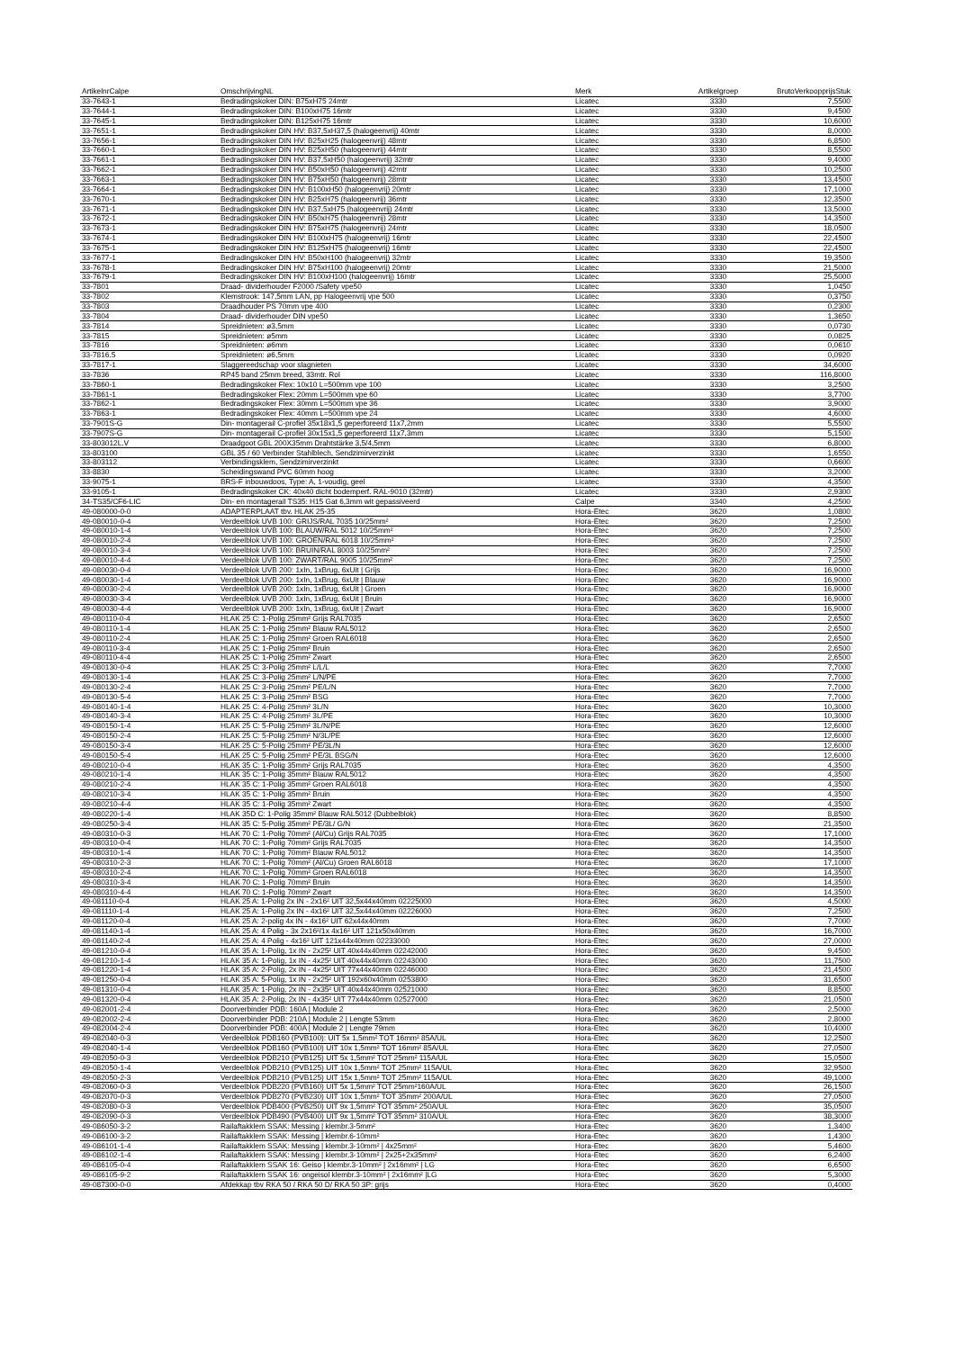| ArtikelnrCalpe | OmschrijvingNL | Merk | Artikelgroep | BrutoVerkoopprijsStuk |
| --- | --- | --- | --- | --- |
| 33-7643-1 | Bedradingskoker DIN: B75xH75 24mtr | Licatec | 3330 | 7,5500 |
| 33-7644-1 | Bedradingskoker DIN: B100xH75 16mtr | Licatec | 3330 | 9,4500 |
| 33-7645-1 | Bedradingskoker DIN: B125xH75 16mtr | Licatec | 3330 | 10,6000 |
| 33-7651-1 | Bedradingskoker DIN HV: B37,5xH37,5 (halogeenvrij) 40mtr | Licatec | 3330 | 8,0000 |
| 33-7656-1 | Bedradingskoker DIN HV: B25xH25 (halogeenvrij) 48mtr | Licatec | 3330 | 6,8500 |
| 33-7660-1 | Bedradingskoker DIN HV: B25xH50 (halogeenvrij) 44mtr | Licatec | 3330 | 8,5500 |
| 33-7661-1 | Bedradingskoker DIN HV: B37,5xH50 (halogeenvrij) 32mtr | Licatec | 3330 | 9,4000 |
| 33-7662-1 | Bedradingskoker DIN HV: B50xH50 (halogeenvrij) 42mtr | Licatec | 3330 | 10,2500 |
| 33-7663-1 | Bedradingskoker DIN HV: B75xH50 (halogeenvrij) 28mtr | Licatec | 3330 | 13,4500 |
| 33-7664-1 | Bedradingskoker DIN HV: B100xH50 (halogeenvrij) 20mtr | Licatec | 3330 | 17,1000 |
| 33-7670-1 | Bedradingskoker DIN HV: B25xH75 (halogeenvrij) 36mtr | Licatec | 3330 | 12,3500 |
| 33-7671-1 | Bedradingskoker DIN HV: B37,5xH75 (halogeenvrij) 24mtr | Licatec | 3330 | 13,5000 |
| 33-7672-1 | Bedradingskoker DIN HV: B50xH75 (halogeenvrij) 28mtr | Licatec | 3330 | 14,3500 |
| 33-7673-1 | Bedradingskoker DIN HV: B75xH75 (halogeenvrij) 24mtr | Licatec | 3330 | 18,0500 |
| 33-7674-1 | Bedradingskoker DIN HV: B100xH75 (halogeenvrij) 16mtr | Licatec | 3330 | 22,4500 |
| 33-7675-1 | Bedradingskoker DIN HV: B125xH75 (halogeenvrij) 16mtr | Licatec | 3330 | 22,4500 |
| 33-7677-1 | Bedradingskoker DIN HV: B50xH100 (halogeenvrij) 32mtr | Licatec | 3330 | 19,3500 |
| 33-7678-1 | Bedradingskoker DIN HV: B75xH100 (halogeenvrij) 20mtr | Licatec | 3330 | 21,5000 |
| 33-7679-1 | Bedradingskoker DIN HV: B100xH100 (halogeenvrij) 16mtr | Licatec | 3330 | 25,5000 |
| 33-7801 | Draad- dividerhouder F2000 /Safety vpe50 | Licatec | 3330 | 1,0450 |
| 33-7802 | Klemstrook: 147,5mm LAN, pp Halogeenvrij vpe 500 | Licatec | 3330 | 0,3750 |
| 33-7803 | Draadhouder PS 70mm vpe 400 | Licatec | 3330 | 0,2300 |
| 33-7804 | Draad- dividerhouder DIN vpe50 | Licatec | 3330 | 1,3650 |
| 33-7814 | Spreidnieten: ø3,5mm | Licatec | 3330 | 0,0730 |
| 33-7815 | Spreidnieten: ø5mm | Licatec | 3330 | 0,0825 |
| 33-7816 | Spreidnieten: ø6mm | Licatec | 3330 | 0,0610 |
| 33-7816.5 | Spreidnieten: ø6,5mm | Licatec | 3330 | 0,0920 |
| 33-7817-1 | Slaggereedschap voor slagnieten | Licatec | 3330 | 34,6000 |
| 33-7836 | RP45 band 25mm breed, 33mtr. Rol | Licatec | 3330 | 116,8000 |
| 33-7860-1 | Bedradingskoker Flex: 10x10 L=500mm vpe 100 | Licatec | 3330 | 3,2500 |
| 33-7861-1 | Bedradingskoker Flex: 20mm L=500mm vpe 60 | Licatec | 3330 | 3,7700 |
| 33-7862-1 | Bedradingskoker Flex: 30mm L=500mm vpe 36 | Licatec | 3330 | 3,9000 |
| 33-7863-1 | Bedradingskoker Flex: 40mm L=500mm vpe 24 | Licatec | 3330 | 4,6000 |
| 33-7901S-G | Din- montagerail C-profiel 35x18x1,5 geperforeerd 11x7,2mm | Licatec | 3330 | 5,5500 |
| 33-7907S-G | Din- montagerail C-profiel 30x15x1,5 geperforeerd 11x7,3mm | Licatec | 3330 | 5,1500 |
| 33-803012L.V | Draadgoot GBL 200X35mm Drahtstärke 3,5/4,5mm | Licatec | 3330 | 6,8000 |
| 33-803100 | GBL 35 / 60 Verbinder Stahlblech, Sendzimirverzinkt | Licatec | 3330 | 1,6550 |
| 33-803112 | Verbindingsklem, Sendzimirverzinkt | Licatec | 3330 | 0,6600 |
| 33-8830 | Scheidingswand PVC 60mm hoog | Licatec | 3330 | 3,2000 |
| 33-9075-1 | BRS-F inbouwdoos, Type: A, 1-voudig, geel | Licatec | 3330 | 4,3500 |
| 33-9105-1 | Bedradingskoker CK: 40x40 dicht bodemperf. RAL-9010 (32mtr) | Licatec | 3330 | 2,9300 |
| 34-TS35/CF6-LIC | Din- en montagerail TS35: H15 Gat 6,3mm wit gepassiveerd | Calpe | 3340 | 4,2500 |
| 49-080000-0-0 | ADAPTERPLAAT tbv. HLAK 25-35 | Hora-Etec | 3620 | 1,0800 |
| 49-080010-0-4 | Verdeelblok UVB 100: GRIJS/RAL 7035 10/25mm² | Hora-Etec | 3620 | 7,2500 |
| 49-080010-1-4 | Verdeelblok UVB 100: BLAUW/RAL 5012 10/25mm² | Hora-Etec | 3620 | 7,2500 |
| 49-080010-2-4 | Verdeelblok UVB 100: GROEN/RAL 6018 10/25mm² | Hora-Etec | 3620 | 7,2500 |
| 49-080010-3-4 | Verdeelblok UVB 100: BRUIN/RAL 8003 10/25mm² | Hora-Etec | 3620 | 7,2500 |
| 49-080010-4-4 | Verdeelblok UVB 100: ZWART/RAL 9005 10/25mm² | Hora-Etec | 3620 | 7,2500 |
| 49-080030-0-4 | Verdeelblok UVB 200: 1xIn, 1xBrug, 6xUit / Grijs | Hora-Etec | 3620 | 16,9000 |
| 49-080030-1-4 | Verdeelblok UVB 200: 1xIn, 1xBrug, 6xUit / Blauw | Hora-Etec | 3620 | 16,9000 |
| 49-080030-2-4 | Verdeelblok UVB 200: 1xIn, 1xBrug, 6xUit / Groen | Hora-Etec | 3620 | 16,9000 |
| 49-080030-3-4 | Verdeelblok UVB 200: 1xIn, 1xBrug, 6xUit / Bruin | Hora-Etec | 3620 | 16,9000 |
| 49-080030-4-4 | Verdeelblok UVB 200: 1xIn, 1xBrug, 6xUit / Zwart | Hora-Etec | 3620 | 16,9000 |
| 49-080110-0-4 | HLAK 25 C: 1-Polig 25mm² Grijs RAL7035 | Hora-Etec | 3620 | 2,6500 |
| 49-080110-1-4 | HLAK 25 C: 1-Polig 25mm² Blauw RAL5012 | Hora-Etec | 3620 | 2,6500 |
| 49-080110-2-4 | HLAK 25 C: 1-Polig 25mm² Groen RAL6018 | Hora-Etec | 3620 | 2,6500 |
| 49-080110-3-4 | HLAK 25 C: 1-Polig 25mm² Bruin | Hora-Etec | 3620 | 2,6500 |
| 49-080110-4-4 | HLAK 25 C: 1-Polig 25mm² Zwart | Hora-Etec | 3620 | 2,6500 |
| 49-080130-0-4 | HLAK 25 C: 3-Polig 25mm² L/L/L | Hora-Etec | 3620 | 7,7000 |
| 49-080130-1-4 | HLAK 25 C: 3-Polig 25mm² L/N/PE | Hora-Etec | 3620 | 7,7000 |
| 49-080130-2-4 | HLAK 25 C: 3-Polig 25mm² PE/L/N | Hora-Etec | 3620 | 7,7000 |
| 49-080130-5-4 | HLAK 25 C: 3-Polig 25mm² BSG | Hora-Etec | 3620 | 7,7000 |
| 49-080140-1-4 | HLAK 25 C: 4-Polig 25mm² 3L/N | Hora-Etec | 3620 | 10,3000 |
| 49-080140-3-4 | HLAK 25 C: 4-Polig 25mm² 3L/PE | Hora-Etec | 3620 | 10,3000 |
| 49-080150-1-4 | HLAK 25 C: 5-Polig 25mm² 3L/N/PE | Hora-Etec | 3620 | 12,6000 |
| 49-080150-2-4 | HLAK 25 C: 5-Polig 25mm² N/3L/PE | Hora-Etec | 3620 | 12,6000 |
| 49-080150-3-4 | HLAK 25 C: 5-Polig 25mm² PE/3L/N | Hora-Etec | 3620 | 12,6000 |
| 49-080150-5-4 | HLAK 25 C: 5-Polig 25mm² PE/3L BSG/N | Hora-Etec | 3620 | 12,6000 |
| 49-080210-0-4 | HLAK 35 C: 1-Polig 35mm² Grijs RAL7035 | Hora-Etec | 3620 | 4,3500 |
| 49-080210-1-4 | HLAK 35 C: 1-Polig 35mm² Blauw RAL5012 | Hora-Etec | 3620 | 4,3500 |
| 49-080210-2-4 | HLAK 35 C: 1-Polig 35mm² Groen RAL6018 | Hora-Etec | 3620 | 4,3500 |
| 49-080210-3-4 | HLAK 35 C: 1-Polig 35mm² Bruin | Hora-Etec | 3620 | 4,3500 |
| 49-080210-4-4 | HLAK 35 C: 1-Polig 35mm² Zwart | Hora-Etec | 3620 | 4,3500 |
| 49-080220-1-4 | HLAK 35D C: 1-Polig 35mm² Blauw RAL5012 (Dubbelblok) | Hora-Etec | 3620 | 8,8500 |
| 49-080250-3-4 | HLAK 35 C: 5-Polig 35mm² PE/3L/ G/N | Hora-Etec | 3620 | 21,3500 |
| 49-080310-0-3 | HLAK 70 C: 1-Polig 70mm² (Al/Cu) Grijs RAL7035 | Hora-Etec | 3620 | 17,1000 |
| 49-080310-0-4 | HLAK 70 C: 1-Polig 70mm² Grijs RAL7035 | Hora-Etec | 3620 | 14,3500 |
| 49-080310-1-4 | HLAK 70 C: 1-Polig 70mm² Blauw RAL5012 | Hora-Etec | 3620 | 14,3500 |
| 49-080310-2-3 | HLAK 70 C: 1-Polig 70mm² (Al/Cu) Groen RAL6018 | Hora-Etec | 3620 | 17,1000 |
| 49-080310-2-4 | HLAK 70 C: 1-Polig 70mm² Groen RAL6018 | Hora-Etec | 3620 | 14,3500 |
| 49-080310-3-4 | HLAK 70 C: 1-Polig 70mm² Bruin | Hora-Etec | 3620 | 14,3500 |
| 49-080310-4-4 | HLAK 70 C: 1-Polig 70mm² Zwart | Hora-Etec | 3620 | 14,3500 |
| 49-081110-0-4 | HLAK 25 A: 1-Polig 2x IN - 2x16² UIT 32,5x44x40mm 02225000 | Hora-Etec | 3620 | 4,5000 |
| 49-081110-1-4 | HLAK 25 A: 1-Polig 2x IN - 4x16² UIT 32,5x44x40mm 02226000 | Hora-Etec | 3620 | 7,2500 |
| 49-081120-0-4 | HLAK 25 A: 2-polig 4x IN - 4x16² UIT 62x44x40mm | Hora-Etec | 3620 | 7,7000 |
| 49-081140-1-4 | HLAK 25 A: 4 Polig - 3x 2x16²/1x 4x16² UIT 121x50x40mm | Hora-Etec | 3620 | 16,7000 |
| 49-081140-2-4 | HLAK 25 A: 4 Polig - 4x16² UIT 121x44x40mm 02233000 | Hora-Etec | 3620 | 27,0000 |
| 49-081210-0-4 | HLAK 35 A: 1-Polig, 1x IN - 2x25² UIT 40x44x40mm 02242000 | Hora-Etec | 3620 | 9,4500 |
| 49-081210-1-4 | HLAK 35 A: 1-Polig, 1x IN - 4x25² UIT 40x44x40mm 02243000 | Hora-Etec | 3620 | 11,7500 |
| 49-081220-1-4 | HLAK 35 A: 2-Polig, 2x IN - 4x25² UIT 77x44x40mm 02246000 | Hora-Etec | 3620 | 21,4500 |
| 49-081250-0-4 | HLAK 35 A: 5-Polig, 1x IN - 2x25² UIT 192x60x40mm 0253800 | Hora-Etec | 3620 | 31,6500 |
| 49-081310-0-4 | HLAK 35 A: 1-Polig, 2x IN - 2x35² UIT 40x44x40mm 02521000 | Hora-Etec | 3620 | 8,8500 |
| 49-081320-0-4 | HLAK 35 A: 2-Polig, 2x IN - 4x35² UIT 77x44x40mm 02527000 | Hora-Etec | 3620 | 21,0500 |
| 49-082001-2-4 | Doorverbinder PDB: 160A / Module 2 | Hora-Etec | 3620 | 2,5000 |
| 49-082002-2-4 | Doorverbinder PDB: 210A / Module 2 / Lengte 53mm | Hora-Etec | 3620 | 2,8000 |
| 49-082004-2-4 | Doorverbinder PDB: 400A / Module 2 / Lengte 79mm | Hora-Etec | 3620 | 10,4000 |
| 49-082040-0-3 | Verdeelblok PDB160 (PVB100): UIT 5x 1,5mm² TOT 16mm² 85A/UL | Hora-Etec | 3620 | 12,2500 |
| 49-082040-1-4 | Verdeelblok PDB160 (PVB100) UIT 10x 1,5mm² TOT 16mm² 85A/UL | Hora-Etec | 3620 | 27,0500 |
| 49-082050-0-3 | Verdeelblok PDB210 (PVB125) UIT 5x 1,5mm² TOT 25mm² 115A/UL | Hora-Etec | 3620 | 15,0500 |
| 49-082050-1-4 | Verdeelblok PDB210 (PVB125) UIT 10x 1,5mm² TOT 25mm² 115A/UL | Hora-Etec | 3620 | 32,9500 |
| 49-082050-2-3 | Verdeelblok PDB210 (PVB125) UIT 15x 1,5mm² TOT 25mm² 115A/UL | Hora-Etec | 3620 | 49,1000 |
| 49-082060-0-3 | Verdeelblok PDB220 (PVB160) UIT 5x 1,5mm² TOT 25mm²160A/UL | Hora-Etec | 3620 | 26,1500 |
| 49-082070-0-3 | Verdeelblok PDB270 (PVB230) UIT 10x 1,5mm² TOT 35mm² 200A/UL | Hora-Etec | 3620 | 27,0500 |
| 49-082080-0-3 | Verdeelblok PDB400 (PVB250) UIT 9x 1,5mm² TOT 35mm² 250A/UL | Hora-Etec | 3620 | 35,0500 |
| 49-082090-0-3 | Verdeelblok PDB490 (PVB400) UIT 9x 1,5mm² TOT 35mm² 310A/UL | Hora-Etec | 3620 | 38,3000 |
| 49-086050-3-2 | Railaftakklem SSAK: Messing / klembr.3-5mm² | Hora-Etec | 3620 | 1,3400 |
| 49-086100-3-2 | Railaftakklem SSAK: Messing / klembr.6-10mm² | Hora-Etec | 3620 | 1,4300 |
| 49-086101-1-4 | Railaftakklem SSAK: Messing / klembr.3-10mm² / 4x25mm² | Hora-Etec | 3620 | 5,4600 |
| 49-086102-1-4 | Railaftakklem SSAK: Messing / klembr.3-10mm² / 2x25+2x35mm² | Hora-Etec | 3620 | 6,2400 |
| 49-086105-0-4 | Railaftakklem SSAK 16: Geiso / klembr.3-10mm² / 2x16mm² / LG | Hora-Etec | 3620 | 6,6500 |
| 49-086105-9-2 | Railaftakklem SSAK 16: ongeisol klembr.3-10mm² / 2x16mm² /LG | Hora-Etec | 3620 | 5,3000 |
| 49-087300-0-0 | Afdekkap tbv RKA 50 / RKA 50 D/ RKA 50 3P: grijs | Hora-Etec | 3620 | 0,4000 |